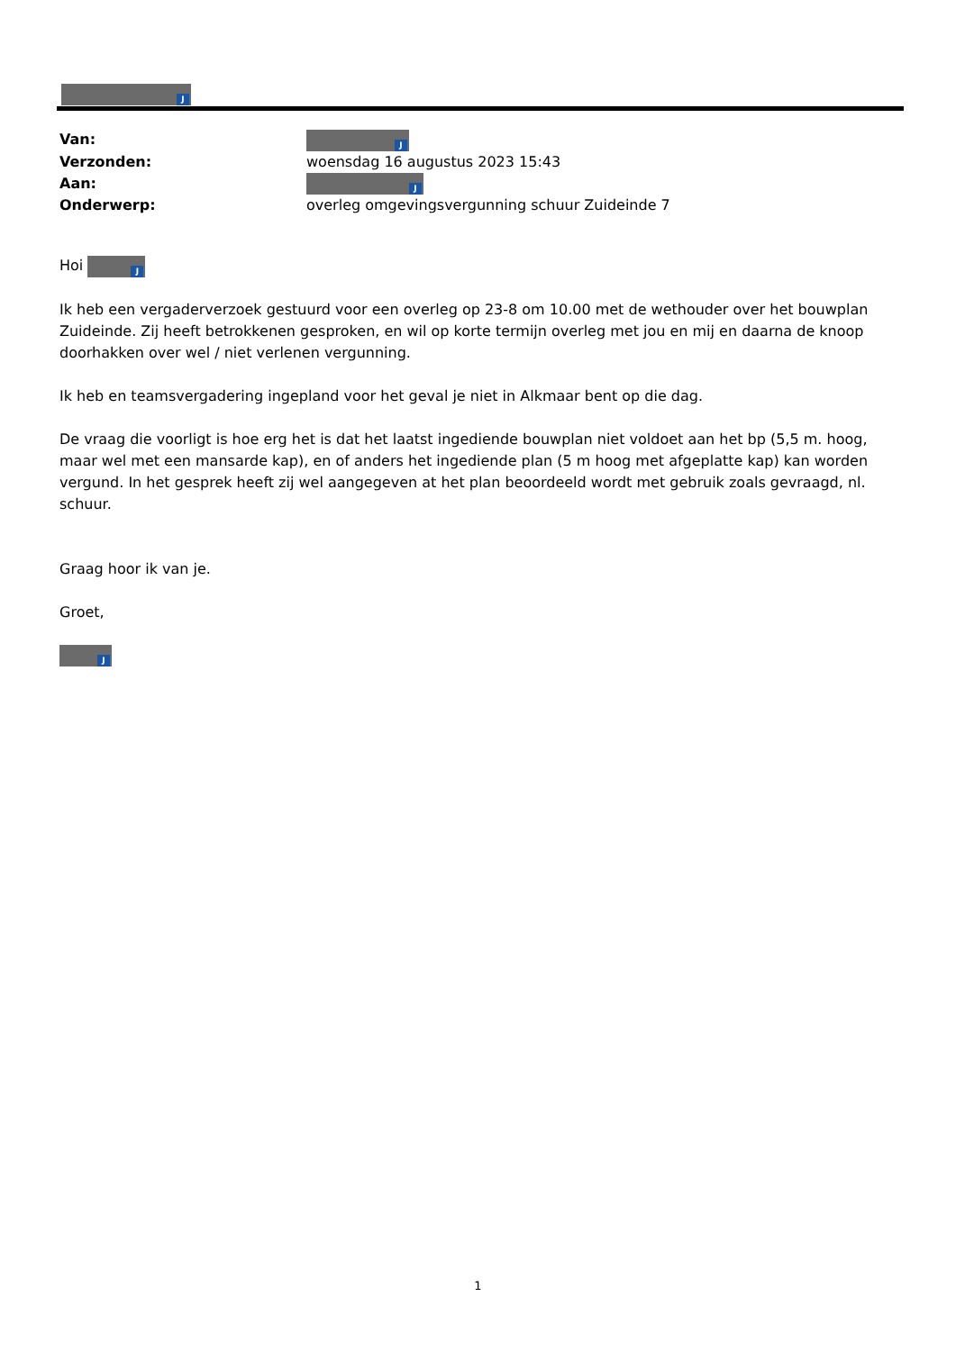J
| Van: | J |
| Verzonden: | woensdag 16 augustus 2023 15:43 |
| Aan: | J |
| Onderwerp: | overleg omgevingsvergunning schuur Zuideinde 7 |
Hoi J
Ik heb een vergaderverzoek gestuurd voor een overleg op 23-8 om 10.00 met de wethouder over het bouwplan Zuideinde. Zij heeft betrokkenen gesproken, en wil op korte termijn overleg met jou en mij en daarna de knoop doorhakken over wel / niet verlenen vergunning.
Ik heb en teamsvergadering ingepland voor het geval je niet in Alkmaar bent op die dag.
De vraag die voorligt is hoe erg het is dat het laatst ingediende bouwplan niet voldoet aan het bp (5,5 m. hoog, maar wel met een mansarde kap), en of anders het ingediende plan (5 m hoog met afgeplatte kap) kan worden vergund. In het gesprek heeft zij wel aangegeven at het plan beoordeeld wordt met gebruik zoals gevraagd, nl. schuur.
Graag hoor ik van je.
Groet,
J
1